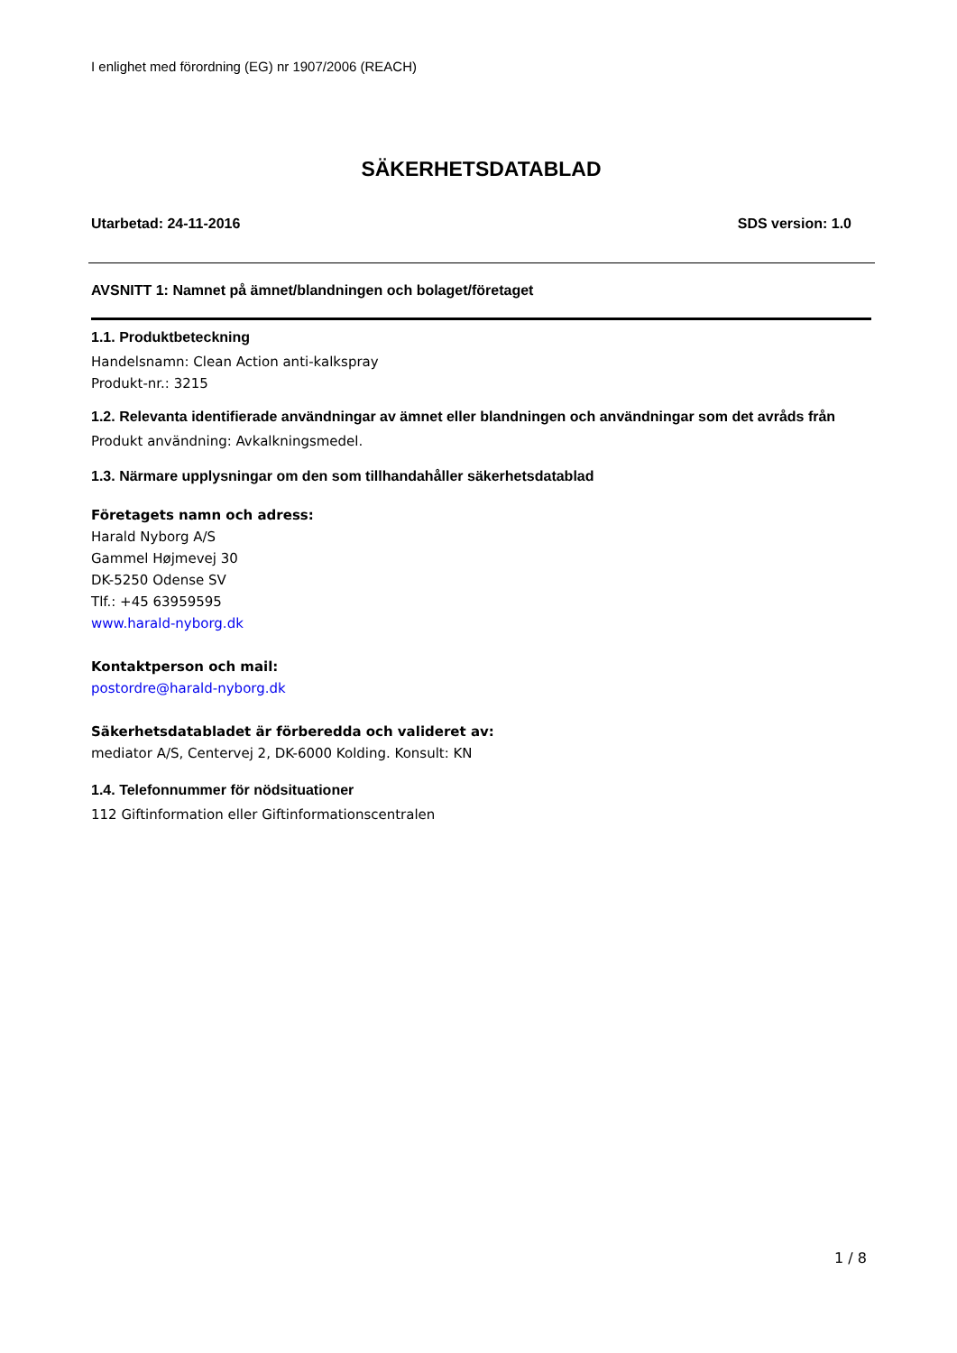I enlighet med förordning (EG) nr 1907/2006 (REACH)
SÄKERHETSDATABLAD
Utarbetad: 24-11-2016 SDS version: 1.0
AVSNITT 1: Namnet på ämnet/blandningen och bolaget/företaget
1.1. Produktbeteckning
Handelsnamn: Clean Action anti-kalkspray
Produkt-nr.: 3215
1.2. Relevanta identifierade användningar av ämnet eller blandningen och användningar som det avråds från
Produkt användning: Avkalkningsmedel.
1.3. Närmare upplysningar om den som tillhandahåller säkerhetsdatablad
Företagets namn och adress:
Harald Nyborg A/S
Gammel Højmevej 30
DK-5250 Odense SV
Tlf.: +45 63959595
www.harald-nyborg.dk
Kontaktperson och mail:
postordre@harald-nyborg.dk
Säkerhetsdatabladet är förberedda och valideret av:
mediator A/S, Centervej 2, DK-6000 Kolding. Konsult: KN
1.4. Telefonnummer för nödsituationer
112 Giftinformation eller Giftinformationscentralen
1 / 8